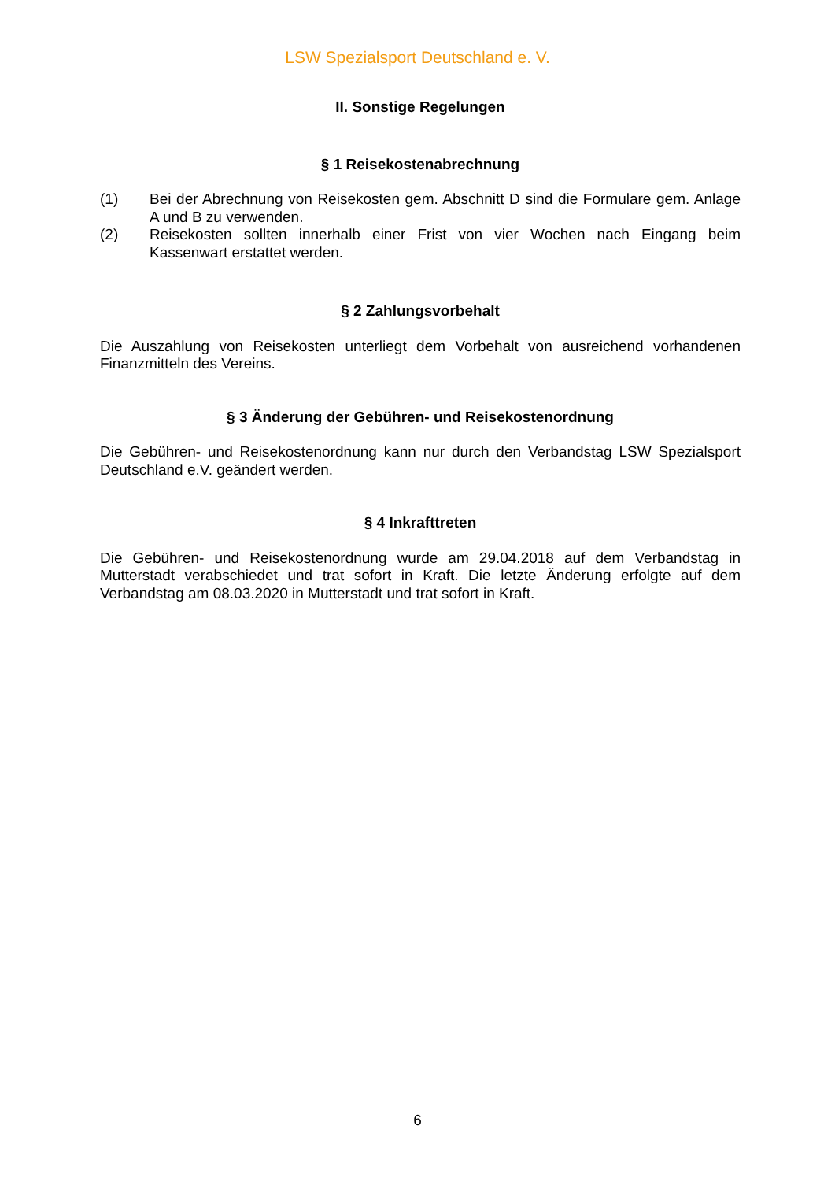LSW Spezialsport Deutschland e. V.
II. Sonstige Regelungen
§ 1 Reisekostenabrechnung
(1) Bei der Abrechnung von Reisekosten gem. Abschnitt D sind die Formulare gem. Anlage A und B zu verwenden.
(2) Reisekosten sollten innerhalb einer Frist von vier Wochen nach Eingang beim Kassenwart erstattet werden.
§ 2 Zahlungsvorbehalt
Die Auszahlung von Reisekosten unterliegt dem Vorbehalt von ausreichend vorhandenen Finanzmitteln des Vereins.
§ 3 Änderung der Gebühren- und Reisekostenordnung
Die Gebühren- und Reisekostenordnung kann nur durch den Verbandstag LSW Spezialsport Deutschland e.V. geändert werden.
§ 4 Inkrafttreten
Die Gebühren- und Reisekostenordnung wurde am 29.04.2018 auf dem Verbandstag in Mutterstadt verabschiedet und trat sofort in Kraft. Die letzte Änderung erfolgte auf dem Verbandstag am 08.03.2020 in Mutterstadt und trat sofort in Kraft.
6